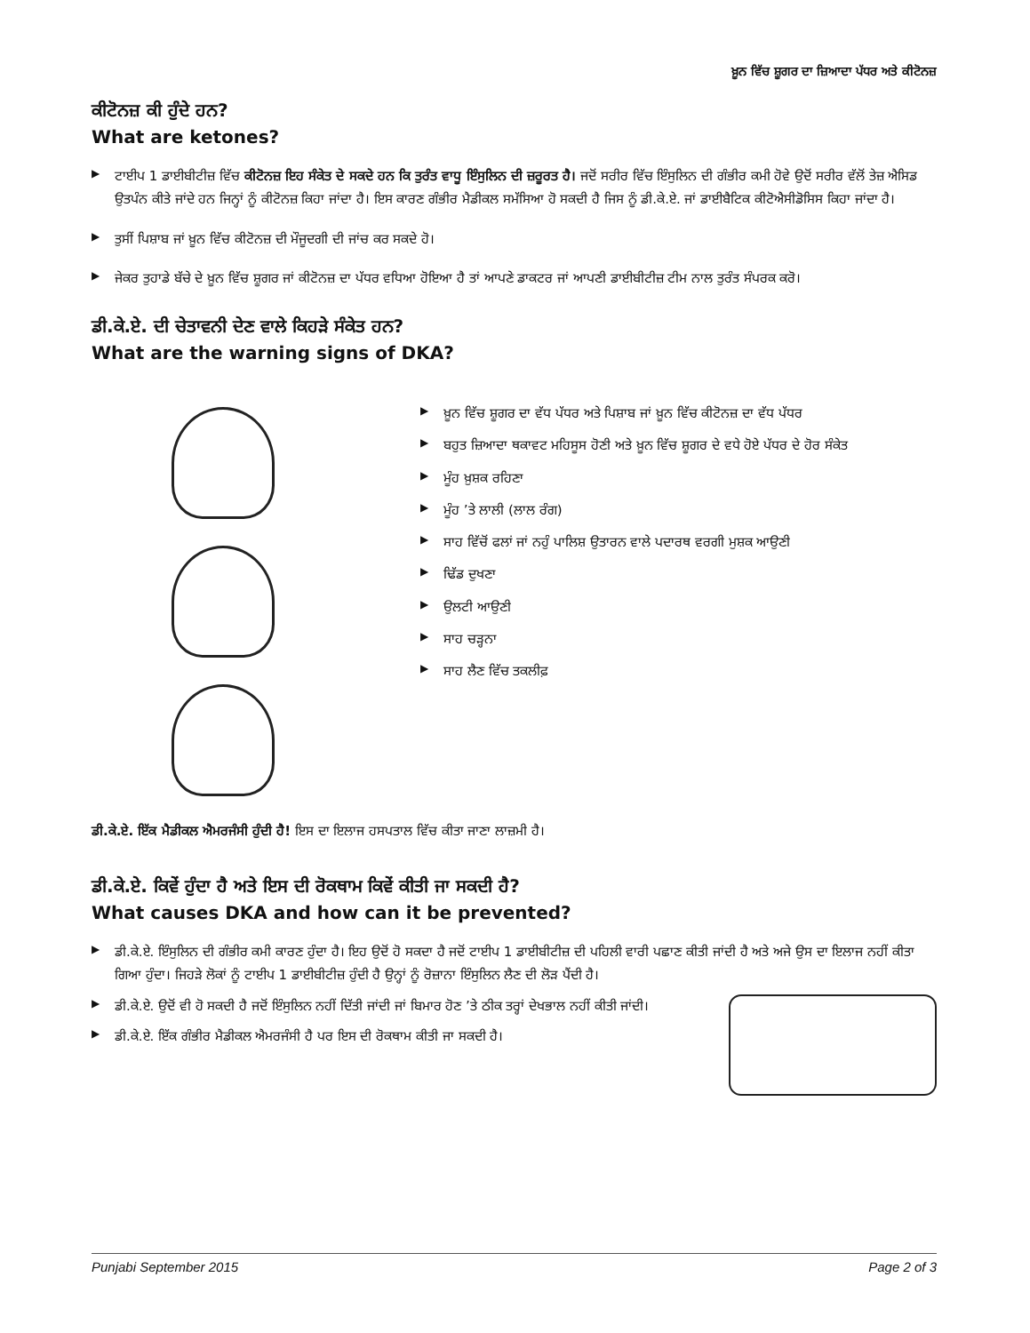ਖ਼ੂਨ ਵਿੱਚ ਸ਼ੂਗਰ ਦਾ ਜ਼ਿਆਦਾ ਪੱਧਰ ਅਤੇ ਕੀਟੋਨਜ਼
ਕੀਟੋਨਜ਼ ਕੀ ਹੁੰਦੇ ਹਨ?
What are ketones?
▶ ਟਾਈਪ 1 ਡਾਈਬੀਟੀਜ਼ ਵਿੱਚ ਕੀਟੋਨਜ਼ ਇਹ ਸੰਕੇਤ ਦੇ ਸਕਦੇ ਹਨ ਕਿ ਤੁਰੰਤ ਵਾਧੂ ਇੰਸੁਲਿਨ ਦੀ ਜ਼ਰੂਰਤ ਹੈ। ਜਦੋਂ ਸਰੀਰ ਵਿੱਚ ਇੰਸੁਲਿਨ ਦੀ ਗੰਭੀਰ ਕਮੀ ਹੋਵੇ ਉਦੋਂ ਸਰੀਰ ਵੱਲੋਂ ਤੇਜ਼ ਐਸਿਡ ਉਤਪੰਨ ਕੀਤੇ ਜਾਂਦੇ ਹਨ ਜਿਨ੍ਹਾਂ ਨੂੰ ਕੀਟੋਨਜ਼ ਕਿਹਾ ਜਾਂਦਾ ਹੈ। ਇਸ ਕਾਰਣ ਗੰਭੀਰ ਮੈਡੀਕਲ ਸਮੱਸਿਆ ਹੋ ਸਕਦੀ ਹੈ ਜਿਸ ਨੂੰ ਡੀ.ਕੇ.ਏ. ਜਾਂ ਡਾਈਬੈਟਿਕ ਕੀਟੋਐਸੀਡੋਸਿਸ ਕਿਹਾ ਜਾਂਦਾ ਹੈ।
▶ ਤੁਸੀਂ ਪਿਸ਼ਾਬ ਜਾਂ ਖ਼ੂਨ ਵਿੱਚ ਕੀਟੋਨਜ਼ ਦੀ ਮੌਜੂਦਗੀ ਦੀ ਜਾਂਚ ਕਰ ਸਕਦੇ ਹੋ।
▶ ਜੇਕਰ ਤੁਹਾਡੇ ਬੱਚੇ ਦੇ ਖ਼ੂਨ ਵਿੱਚ ਸ਼ੂਗਰ ਜਾਂ ਕੀਟੋਨਜ਼ ਦਾ ਪੱਧਰ ਵਧਿਆ ਹੋਇਆ ਹੈ ਤਾਂ ਆਪਣੇ ਡਾਕਟਰ ਜਾਂ ਆਪਣੀ ਡਾਈਬੀਟੀਜ਼ ਟੀਮ ਨਾਲ ਤੁਰੰਤ ਸੰਪਰਕ ਕਰੋ।
ਡੀ.ਕੇ.ਏ. ਦੀ ਚੇਤਾਵਨੀ ਦੇਣ ਵਾਲੇ ਕਿਹੜੇ ਸੰਕੇਤ ਹਨ?
What are the warning signs of DKA?
▶ ਖ਼ੂਨ ਵਿੱਚ ਸ਼ੂਗਰ ਦਾ ਵੱਧ ਪੱਧਰ ਅਤੇ ਪਿਸ਼ਾਬ ਜਾਂ ਖ਼ੂਨ ਵਿੱਚ ਕੀਟੋਨਜ਼ ਦਾ ਵੱਧ ਪੱਧਰ
▶ ਬਹੁਤ ਜ਼ਿਆਦਾ ਥਕਾਵਟ ਮਹਿਸੂਸ ਹੋਣੀ ਅਤੇ ਖ਼ੂਨ ਵਿੱਚ ਸ਼ੂਗਰ ਦੇ ਵਧੇ ਹੋਏ ਪੱਧਰ ਦੇ ਹੋਰ ਸੰਕੇਤ
▶ ਮੂੰਹ ਖ਼ੁਸ਼ਕ ਰਹਿਣਾ
▶ ਮੂੰਹ ’ਤੇ ਲਾਲੀ (ਲਾਲ ਰੰਗ)
▶ ਸਾਹ ਵਿੱਚੋਂ ਫਲਾਂ ਜਾਂ ਨਹੁੰ ਪਾਲਿਸ਼ ਉਤਾਰਨ ਵਾਲੇ ਪਦਾਰਥ ਵਰਗੀ ਮੁਸ਼ਕ ਆਉਣੀ
▶ ਢਿੱਡ ਦੁਖਣਾ
▶ ਉਲਟੀ ਆਉਣੀ
▶ ਸਾਹ ਚੜ੍ਹਨਾ
▶ ਸਾਹ ਲੈਣ ਵਿੱਚ ਤਕਲੀਫ਼
ਡੀ.ਕੇ.ਏ. ਇੱਕ ਮੈਡੀਕਲ ਐਮਰਜੰਸੀ ਹੁੰਦੀ ਹੈ! ਇਸ ਦਾ ਇਲਾਜ ਹਸਪਤਾਲ ਵਿੱਚ ਕੀਤਾ ਜਾਣਾ ਲਾਜ਼ਮੀ ਹੈ।
ਡੀ.ਕੇ.ਏ. ਕਿਵੇਂ ਹੁੰਦਾ ਹੈ ਅਤੇ ਇਸ ਦੀ ਰੋਕਥਾਮ ਕਿਵੇਂ ਕੀਤੀ ਜਾ ਸਕਦੀ ਹੈ?
What causes DKA and how can it be prevented?
▶ ਡੀ.ਕੇ.ਏ. ਇੰਸੁਲਿਨ ਦੀ ਗੰਭੀਰ ਕਮੀ ਕਾਰਣ ਹੁੰਦਾ ਹੈ। ਇਹ ਉਦੋਂ ਹੋ ਸਕਦਾ ਹੈ ਜਦੋਂ ਟਾਈਪ 1 ਡਾਈਬੀਟੀਜ਼ ਦੀ ਪਹਿਲੀ ਵਾਰੀ ਪਛਾਣ ਕੀਤੀ ਜਾਂਦੀ ਹੈ ਅਤੇ ਅਜੇ ਉਸ ਦਾ ਇਲਾਜ ਨਹੀਂ ਕੀਤਾ ਗਿਆ ਹੁੰਦਾ। ਜਿਹੜੇ ਲੋਕਾਂ ਨੂੰ ਟਾਈਪ 1 ਡਾਈਬੀਟੀਜ਼ ਹੁੰਦੀ ਹੈ ਉਨ੍ਹਾਂ ਨੂੰ ਰੋਜ਼ਾਨਾ ਇੰਸੁਲਿਨ ਲੈਣ ਦੀ ਲੋੜ ਪੈਂਦੀ ਹੈ।
▶
ਡੀ.ਕੇ.ਏ. ਉਦੋਂ ਵੀ ਹੋ ਸਕਦੀ ਹੈ ਜਦੋਂ ਇੰਸੁਲਿਨ ਨਹੀਂ ਦਿੱਤੀ ਜਾਂਦੀ ਜਾਂ ਬਿਮਾਰ ਹੋਣ ’ਤੇ ਠੀਕ ਤਰ੍ਹਾਂ ਦੇਖਭਾਲ ਨਹੀਂ ਕੀਤੀ ਜਾਂਦੀ।
▶ ਡੀ.ਕੇ.ਏ. ਇੱਕ ਗੰਭੀਰ ਮੈਡੀਕਲ ਐਮਰਜੰਸੀ ਹੈ ਪਰ ਇਸ ਦੀ ਰੋਕਥਾਮ ਕੀਤੀ ਜਾ ਸਕਦੀ ਹੈ।
Punjabi September 2015 Page 2 of 3